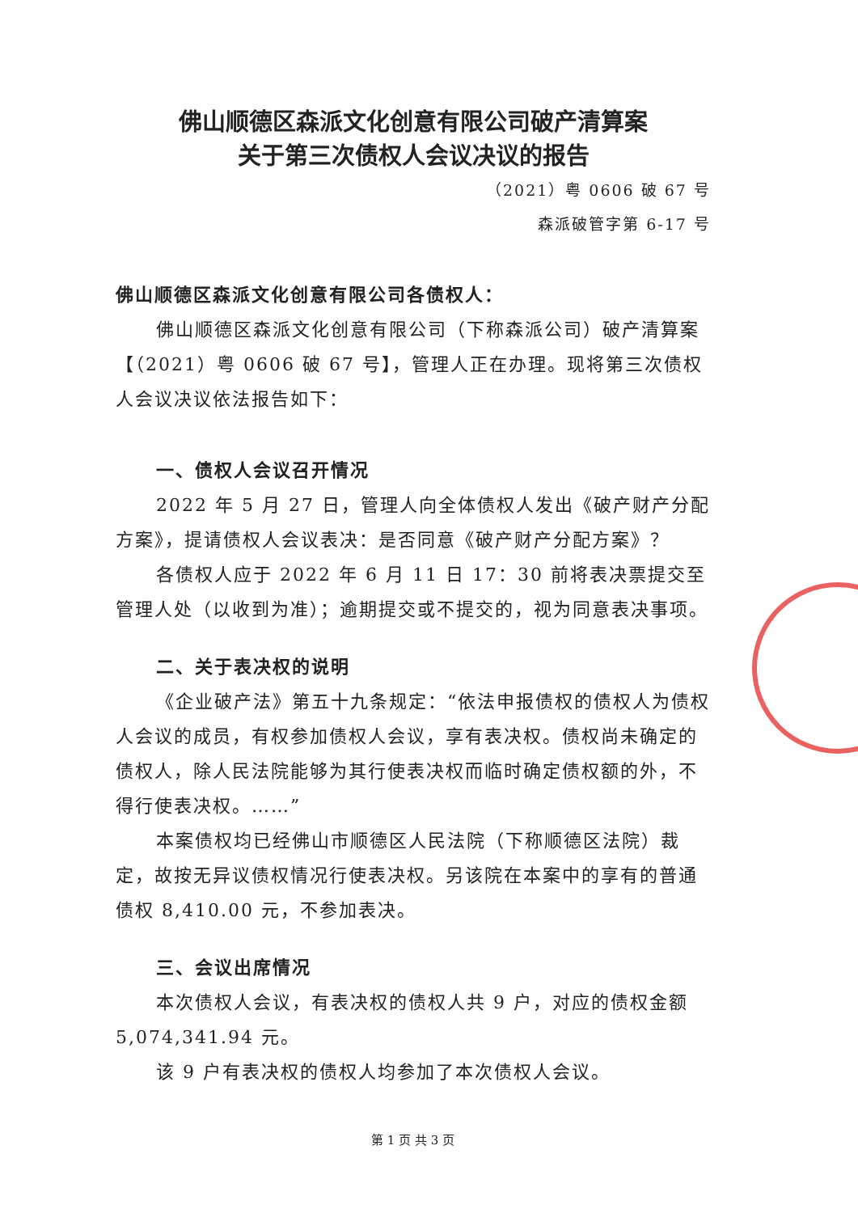佛山顺德区森派文化创意有限公司破产清算案
关于第三次债权人会议决议的报告
（2021）粤 0606 破 67 号
森派破管字第 6-17 号
佛山顺德区森派文化创意有限公司各债权人：
佛山顺德区森派文化创意有限公司（下称森派公司）破产清算案【（2021）粤 0606 破 67 号】，管理人正在办理。现将第三次债权人会议决议依法报告如下：
一、债权人会议召开情况
2022 年 5 月 27 日，管理人向全体债权人发出《破产财产分配方案》，提请债权人会议表决：是否同意《破产财产分配方案》？
各债权人应于 2022 年 6 月 11 日 17：30 前将表决票提交至管理人处（以收到为准）；逾期提交或不提交的，视为同意表决事项。
二、关于表决权的说明
《企业破产法》第五十九条规定：“依法申报债权的债权人为债权人会议的成员，有权参加债权人会议，享有表决权。债权尚未确定的债权人，除人民法院能够为其行使表决权而临时确定债权额的外，不得行使表决权。……”
本案债权均已经佛山市顺德区人民法院（下称顺德区法院）裁定，故按无异议债权情况行使表决权。另该院在本案中的享有的普通债权 8,410.00 元，不参加表决。
三、会议出席情况
本次债权人会议，有表决权的债权人共 9 户，对应的债权金额 5,074,341.94 元。
该 9 户有表决权的债权人均参加了本次债权人会议。
第 1 页 共 3 页